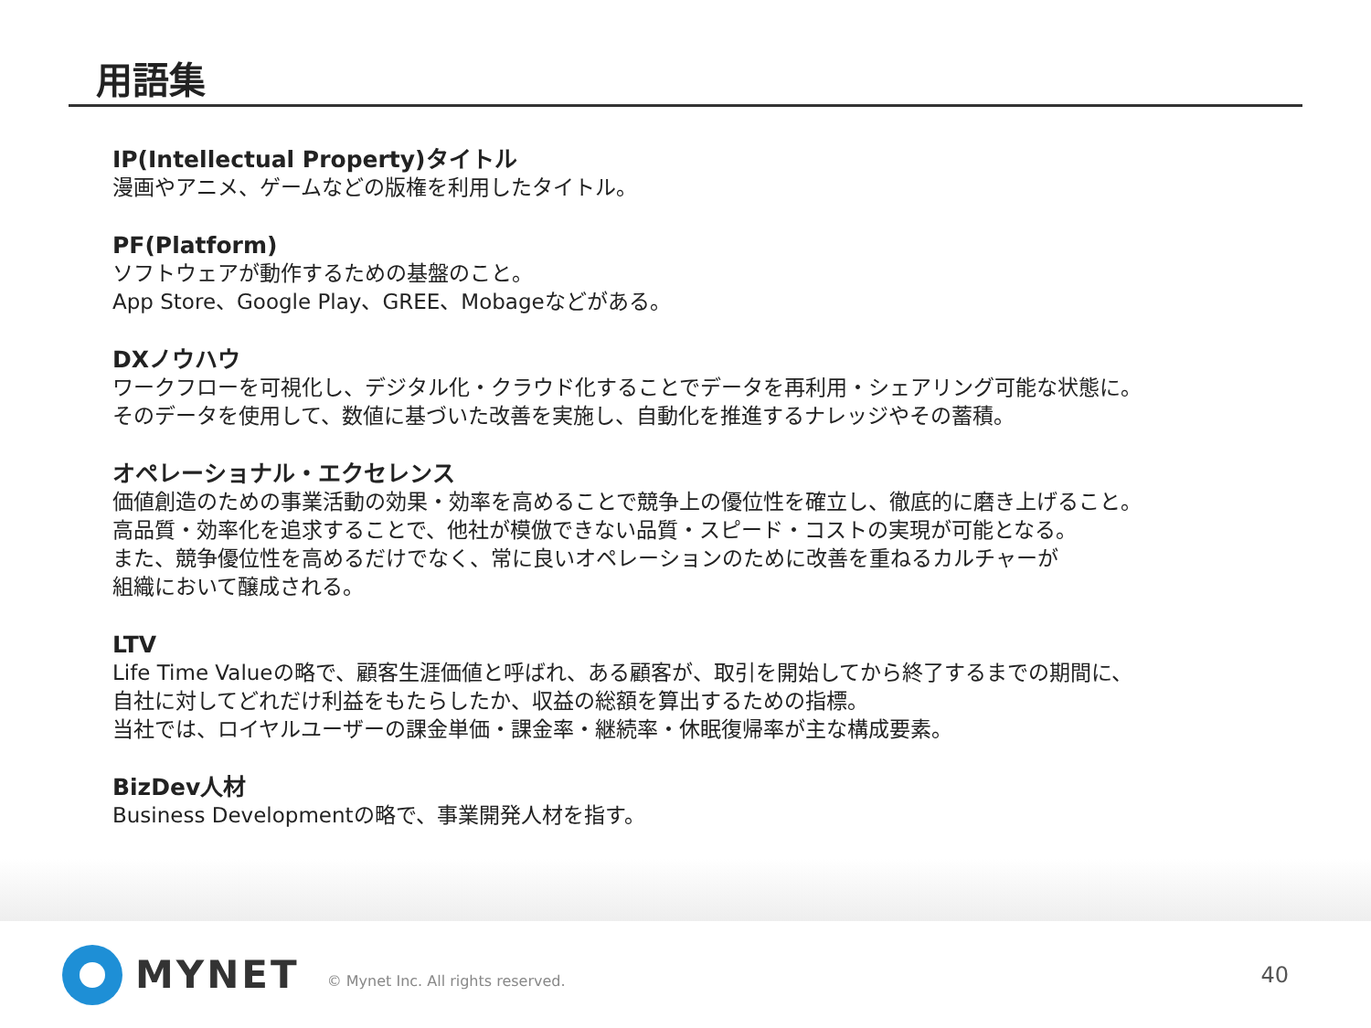用語集
IP(Intellectual Property)タイトル
漫画やアニメ、ゲームなどの版権を利用したタイトル。
PF(Platform)
ソフトウェアが動作するための基盤のこと。
App Store、Google Play、GREE、Mobageなどがある。
DXノウハウ
ワークフローを可視化し、デジタル化・クラウド化することでデータを再利用・シェアリング可能な状態に。
そのデータを使用して、数値に基づいた改善を実施し、自動化を推進するナレッジやその蓄積。
オペレーショナル・エクセレンス
価値創造のための事業活動の効果・効率を高めることで競争上の優位性を確立し、徹底的に磨き上げること。
高品質・効率化を追求することで、他社が模倣できない品質・スピード・コストの実現が可能となる。
また、競争優位性を高めるだけでなく、常に良いオペレーションのために改善を重ねるカルチャーが
組織において醸成される。
LTV
Life Time Valueの略で、顧客生涯価値と呼ばれ、ある顧客が、取引を開始してから終了するまでの期間に、
自社に対してどれだけ利益をもたらしたか、収益の総額を算出するための指標。
当社では、ロイヤルユーザーの課金単価・課金率・継続率・休眠復帰率が主な構成要素。
BizDev人材
Business Developmentの略で、事業開発人材を指す。
MYNET © Mynet Inc. All rights reserved. 40